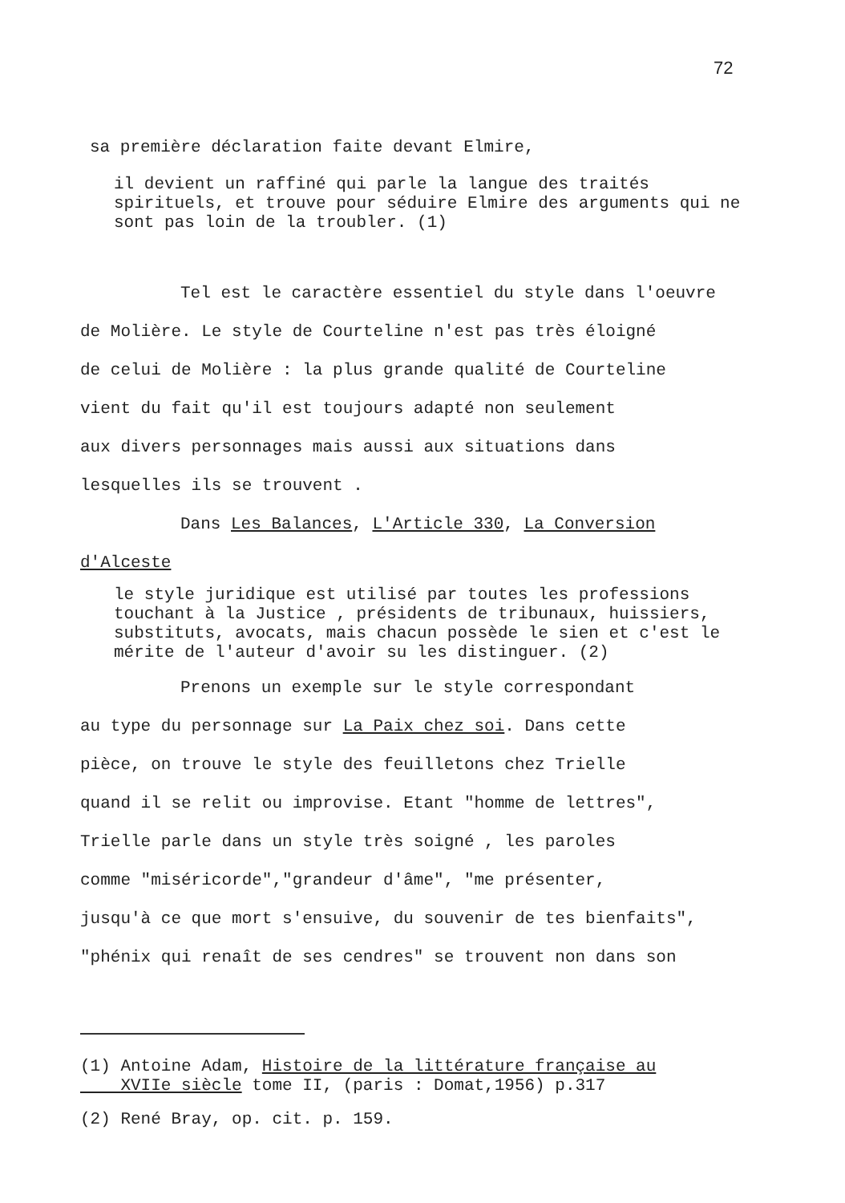72
sa première déclaration faite devant Elmire,
il devient un raffiné qui parle la langue des traités spirituels, et trouve pour séduire Elmire des arguments qui ne sont pas loin de la troubler. (1)
Tel est le caractère essentiel du style dans l'oeuvre
de Molière. Le style de Courteline n'est pas très éloigné
de celui de Molière : la plus grande qualité de Courteline
vient du fait qu'il est toujours adapté non seulement
aux divers personnages mais aussi aux situations dans
lesquelles ils se trouvent .
Dans Les Balances, L'Article 330, La Conversion
d'Alceste
le style juridique est utilisé par toutes les professions touchant à la Justice , présidents de tribunaux, huissiers, substituts, avocats, mais chacun possède le sien et c'est le mérite de l'auteur d'avoir su les distinguer. (2)
Prenons un exemple sur le style correspondant
au type du personnage sur La Paix chez soi. Dans cette
pièce, on trouve le style des feuilletons chez Trielle
quand il se relit ou improvise. Etant "homme de lettres",
Trielle parle dans un style très soigné , les paroles
comme "miséricorde","grandeur d'âme", "me présenter,
jusqu'à ce que mort s'ensuive, du souvenir de tes bienfaits",
"phénix qui renaît de ses cendres" se trouvent non dans son
(1) Antoine Adam, Histoire de la littérature française au
XVIIe siècle tome II, (paris : Domat,1956) p.317
(2) René Bray, op. cit. p. 159.